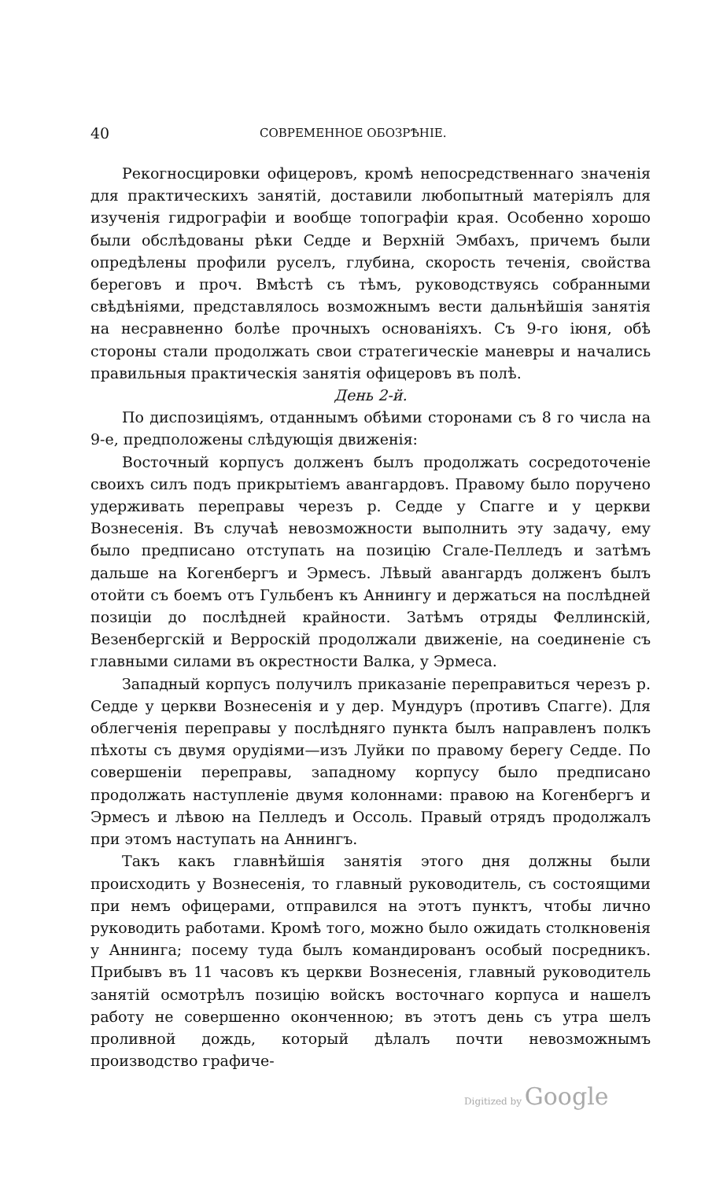40 СОВРЕМЕННОЕ ОБОЗРѢНІЕ.
Рекогносцировки офицеровъ, кромѣ непосредственнаго значенія для практическихъ занятій, доставили любопытный матеріялъ для изученія гидрографіи и вообще топографіи края. Особенно хорошо были обслѣдованы рѣки Седде и Верхній Эмбахъ, причемъ были опредѣлены профили руселъ, глубина, скорость теченія, свойства береговъ и проч. Вмѣстѣ съ тѣмъ, руководствуясь собранными свѣдѣніями, представлялось возможнымъ вести дальнѣйшія занятія на несравненно болѣе прочныхъ основаніяхъ. Съ 9-го іюня, обѣ стороны стали продолжать свои стратегическіе маневры и начались правильныя практическія занятія офицеровъ въ полѣ.
День 2-й.
По диспозиціямъ, отданнымъ обѣими сторонами съ 8 го числа на 9-е, предположены слѣдующія движенія:
Восточный корпусъ долженъ былъ продолжать сосредоточеніе своихъ силъ подъ прикрытіемъ авангардовъ. Правому было поручено удерживать переправы черезъ р. Седде у Спагге и у церкви Вознесенія. Въ случаѣ невозможности выполнить эту задачу, ему было предписано отступать на позицію Сгале-Пелледъ и затѣмъ дальше на Когенбергъ и Эрмесъ. Лѣвый авангардъ долженъ былъ отойти съ боемъ отъ Гульбенъ къ Аннингу и держаться на послѣдней позиціи до послѣдней крайности. Затѣмъ отряды Феллинскій, Везенбергскій и Верроскій продолжали движеніе, на соединеніе съ главными силами въ окрестности Валка, у Эрмеса.
Западный корпусъ получилъ приказаніе переправиться черезъ р. Седде у церкви Вознесенія и у дер. Мундуръ (противъ Спагге). Для облегченія переправы у послѣдняго пункта былъ направленъ полкъ пѣхоты съ двумя орудіями—изъ Луйки по правому берегу Седде. По совершеніи переправы, западному корпусу было предписано продолжать наступленіе двумя колоннами: правою на Когенбергъ и Эрмесъ и лѣвою на Пелледъ и Оссоль. Правый отрядъ продолжалъ при этомъ наступать на Аннингъ.
Такъ какъ главнѣйшія занятія этого дня должны были происходить у Вознесенія, то главный руководитель, съ состоящими при немъ офицерами, отправился на этотъ пунктъ, чтобы лично руководить работами. Кромѣ того, можно было ожидать столкновенія у Аннинга; посему туда былъ командированъ особый посредникъ. Прибывъ въ 11 часовъ къ церкви Вознесенія, главный руководитель занятій осмотрѣлъ позицію войскъ восточнаго корпуса и нашелъ работу не совершенно оконченною; въ этотъ день съ утра шелъ проливной дождь, который дѣлалъ почти невозможнымъ производство графиче-
Digitized by Google